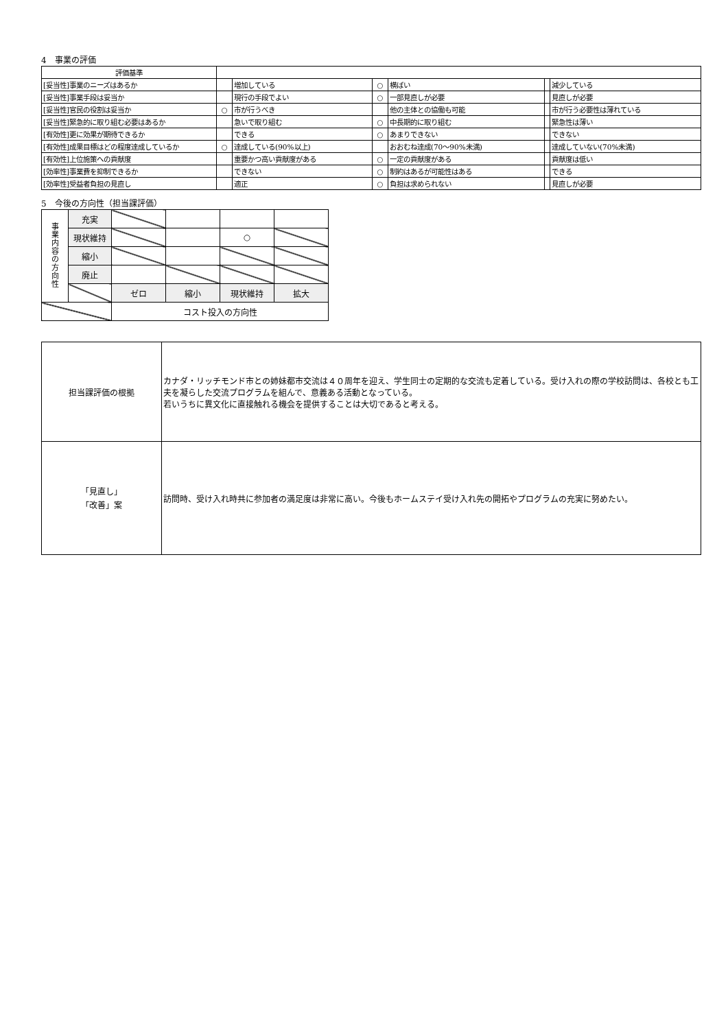4　事業の評価
| 評価基準 | | | | | | |
| [妥当性]事業のニーズはあるか | | 増加している | ○ | 横ばい | | 減少している |
| [妥当性]事業手段は妥当か | | 現行の手段でよい | ○ | 一部見直しが必要 | | 見直しが必要 |
| [妥当性]官民の役割は妥当か | ○ | 市が行うべき | | 他の主体との協働も可能 | | 市が行う必要性は薄れている |
| [妥当性]緊急的に取り組む必要はあるか | | 急いで取り組む | ○ | 中長期的に取り組む | | 緊急性は薄い |
| [有効性]更に効果が期待できるか | | できる | ○ | あまりできない | | できない |
| [有効性]成果目標はどの程度達成しているか | ○ | 達成している(90%以上) | | おおむね達成(70～90%未満) | | 達成していない(70%未満) |
| [有効性]上位施策への貢献度 | | 重要かつ高い貢献度がある | ○ | 一定の貢献度がある | | 貢献度は低い |
| [効率性]事業費を抑制できるか | | できない | ○ | 制約はあるが可能性はある | | できる |
| [効率性]受益者負担の見直し | | 適正 | ○ | 負担は求められない | | 見直しが必要 |
5　今後の方向性（担当課評価）
| 事 業 内 容 の 方 向 性 | 充実 | | | | |
| | 現状維持 | | | ○ | |
| | 縮小 | | | | |
| | 廃止 | | | | |
| | | ゼロ | 縮小 | 現状維持 | 拡大 |
| | | コスト投入の方向性 | | | |
| 担当課評価の根拠 | カナダ・リッチモンド市との姉妹都市交流は４０周年を迎え、学生同士の定期的な交流も定着している。受け入れの際の学校訪問は、各校とも工夫を凝らした交流プログラムを組んで、意義ある活動となっている。 若いうちに異文化に直接触れる機会を提供することは大切であると考える。 |
| 「見直し」 「改善」案 | 訪問時、受け入れ時共に参加者の満足度は非常に高い。今後もホームステイ受け入れ先の開拓やプログラムの充実に努めたい。 |